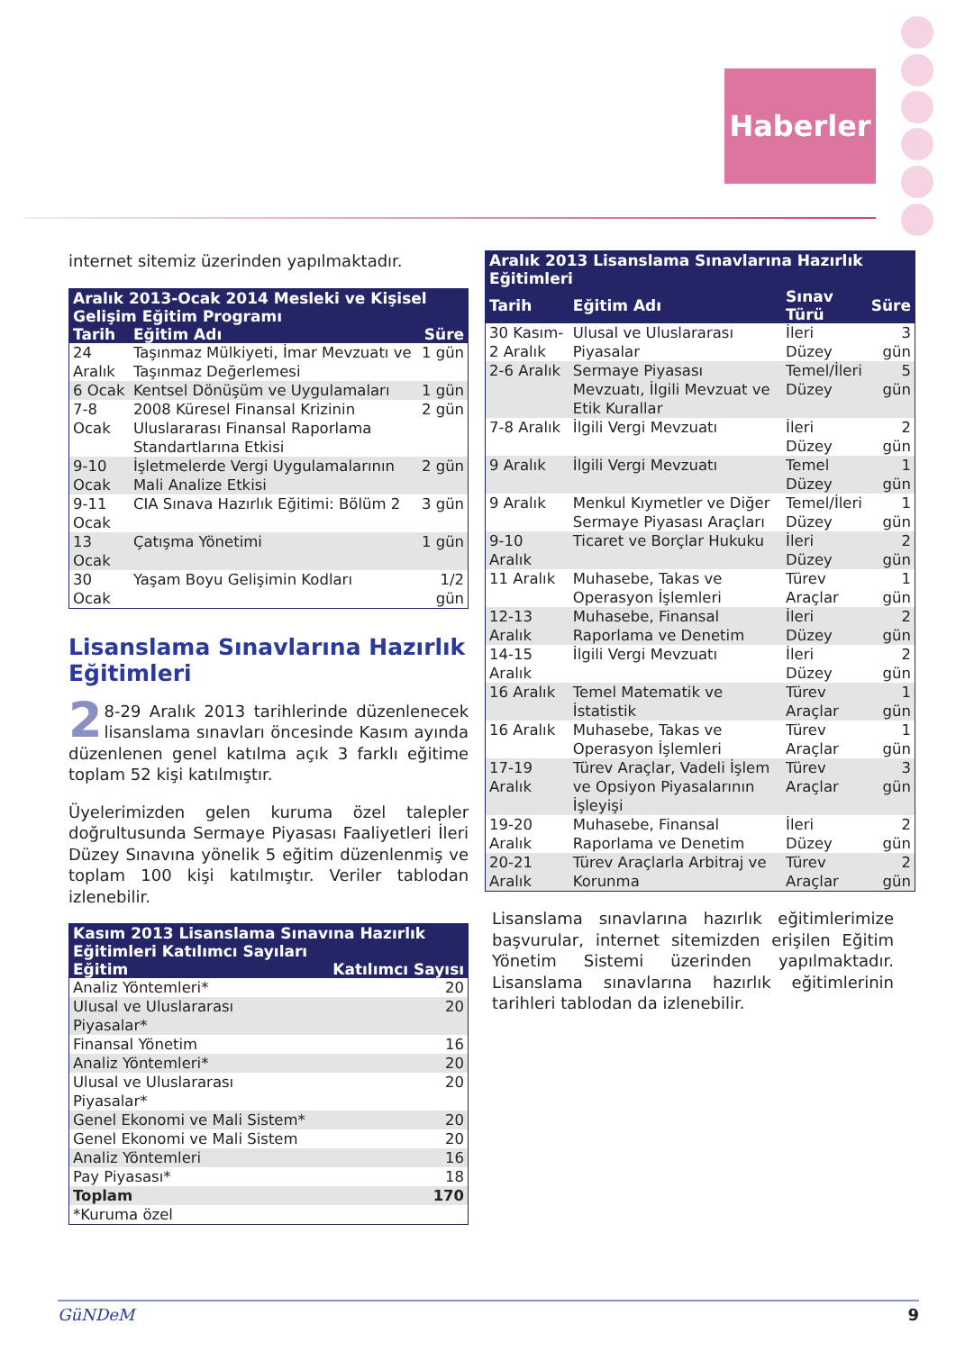Haberler
internet sitemiz üzerinden yapılmaktadır.
| Aralık 2013-Ocak 2014 Mesleki ve Kişisel Gelişim Eğitim Programı | | |
| --- | --- | --- |
| Tarih | Eğitim Adı | Süre |
| 24 Aralık | Taşınmaz Mülkiyeti, İmar Mevzuatı ve Taşınmaz Değerlemesi | 1 gün |
| 6 Ocak | Kentsel Dönüşüm ve Uygulamaları | 1 gün |
| 7-8 Ocak | 2008 Küresel Finansal Krizinin Uluslararası Finansal Raporlama Standartlarına Etkisi | 2 gün |
| 9-10 Ocak | İşletmelerde Vergi Uygulamalarının Mali Analize Etkisi | 2 gün |
| 9-11 Ocak | CIA Sınava Hazırlık Eğitimi: Bölüm 2 | 3 gün |
| 13 Ocak | Çatışma Yönetimi | 1 gün |
| 30 Ocak | Yaşam Boyu Gelişimin Kodları | 1/2 gün |
Lisanslama Sınavlarına Hazırlık Eğitimleri
2 8-29 Aralık 2013 tarihlerinde düzenlenecek lisanslama sınavları öncesinde Kasım ayında düzenlenen genel katılma açık 3 farklı eğitime toplam 52 kişi katılmıştır.
Üyelerimizden gelen kuruma özel talepler doğrultusunda Sermaye Piyasası Faaliyetleri İleri Düzey Sınavına yönelik 5 eğitim düzenlenmiş ve toplam 100 kişi katılmıştır. Veriler tablodan izlenebilir.
| Kasım 2013 Lisanslama Sınavına Hazırlık Eğitimleri Katılımcı Sayıları | |
| --- | --- |
| Eğitim | Katılımcı Sayısı |
| Analiz Yöntemleri* | 20 |
| Ulusal ve Uluslararası Piyasalar* | 20 |
| Finansal Yönetim | 16 |
| Analiz Yöntemleri* | 20 |
| Ulusal ve Uluslararası Piyasalar* | 20 |
| Genel Ekonomi ve Mali Sistem* | 20 |
| Genel Ekonomi ve Mali Sistem | 20 |
| Analiz Yöntemleri | 16 |
| Pay Piyasası* | 18 |
| Toplam | 170 |
| *Kuruma özel | |
| Aralık 2013 Lisanslama Sınavlarına Hazırlık Eğitimleri | | | |
| --- | --- | --- | --- |
| Tarih | Eğitim Adı | Sınav Türü | Süre |
| 30 Kasım-2 Aralık | Ulusal ve Uluslararası Piyasalar | İleri Düzey | 3 gün |
| 2-6 Aralık | Sermaye Piyasası Mevzuatı, İlgili Mevzuat ve Etik Kurallar | Temel/İleri Düzey | 5 gün |
| 7-8 Aralık | İlgili Vergi Mevzuatı | İleri Düzey | 2 gün |
| 9 Aralık | İlgili Vergi Mevzuatı | Temel Düzey | 1 gün |
| 9 Aralık | Menkul Kıymetler ve Diğer Sermaye Piyasası Araçları | Temel/İleri Düzey | 1 gün |
| 9-10 Aralık | Ticaret ve Borçlar Hukuku | İleri Düzey | 2 gün |
| 11 Aralık | Muhasebe, Takas ve Operasyon İşlemleri | Türev Araçlar | 1 gün |
| 12-13 Aralık | Muhasebe, Finansal Raporlama ve Denetim | İleri Düzey | 2 gün |
| 14-15 Aralık | İlgili Vergi Mevzuatı | İleri Düzey | 2 gün |
| 16 Aralık | Temel Matematik ve İstatistik | Türev Araçlar | 1 gün |
| 16 Aralık | Muhasebe, Takas ve Operasyon İşlemleri | Türev Araçlar | 1 gün |
| 17-19 Aralık | Türev Araçlar, Vadeli İşlem ve Opsiyon Piyasalarının İşleyişi | Türev Araçlar | 3 gün |
| 19-20 Aralık | Muhasebe, Finansal Raporlama ve Denetim | İleri Düzey | 2 gün |
| 20-21 Aralık | Türev Araçlarla Arbitraj ve Korunma | Türev Araçlar | 2 gün |
Lisanslama sınavlarına hazırlık eğitimlerimize başvurular, internet sitemizden erişilen Eğitim Yönetim Sistemi üzerinden yapılmaktadır. Lisanslama sınavlarına hazırlık eğitimlerinin tarihleri tablodan da izlenebilir.
GüNDeM 9